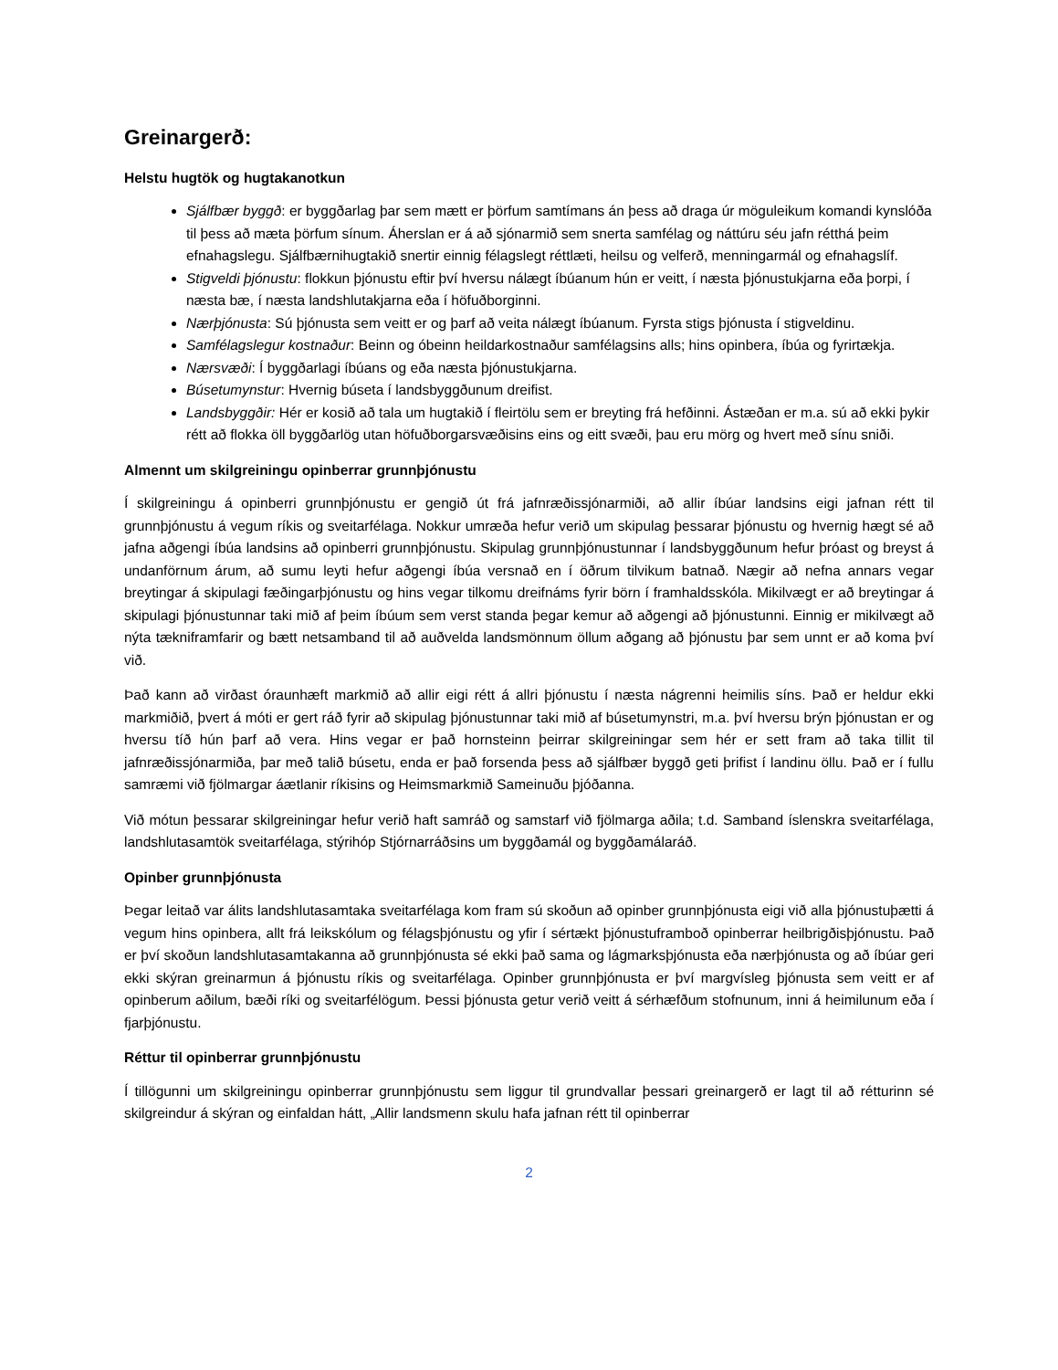Greinargerð:
Helstu hugtök og hugtakanotkun
Sjálfbær byggð: er byggðarlag þar sem mætt er þörfum samtímans án þess að draga úr möguleikum komandi kynslóða til þess að mæta þörfum sínum. Áherslan er á að sjónarmið sem snerta samfélag og náttúru séu jafn rétthá þeim efnahagslegu. Sjálfbærnihugtakið snertir einnig félagslegt réttlæti, heilsu og velferð, menningarmál og efnahagslíf.
Stigveldi þjónustu: flokkun þjónustu eftir því hversu nálægt íbúanum hún er veitt, í næsta þjónustukjarna eða þorpi, í næsta bæ, í næsta landshlutakjarna eða í höfuðborginni.
Nærþjónusta: Sú þjónusta sem veitt er og þarf að veita nálægt íbúanum. Fyrsta stigs þjónusta í stigveldinu.
Samfélagslegur kostnaður: Beinn og óbeinn heildarkostnaður samfélagsins alls; hins opinbera, íbúa og fyrirtækja.
Nærsvæði: Í byggðarlagi íbúans og eða næsta þjónustukjarna.
Búsetumynstur: Hvernig búseta í landsbyggðunum dreifist.
Landsbyggðir: Hér er kosið að tala um hugtakið í fleirtölu sem er breyting frá hefðinni. Ástæðan er m.a. sú að ekki þykir rétt að flokka öll byggðarlög utan höfuðborgarsvæðisins eins og eitt svæði, þau eru mörg og hvert með sínu sniði.
Almennt um skilgreiningu opinberrar grunnþjónustu
Í skilgreiningu á opinberri grunnþjónustu er gengið út frá jafnræðissjónarmiði, að allir íbúar landsins eigi jafnan rétt til grunnþjónustu á vegum ríkis og sveitarfélaga. Nokkur umræða hefur verið um skipulag þessarar þjónustu og hvernig hægt sé að jafna aðgengi íbúa landsins að opinberri grunnþjónustu. Skipulag grunnþjónustunnar í landsbyggðunum hefur þróast og breyst á undanförnum árum, að sumu leyti hefur aðgengi íbúa versnað en í öðrum tilvikum batnað. Nægir að nefna annars vegar breytingar á skipulagi fæðingarþjónustu og hins vegar tilkomu dreifnáms fyrir börn í framhaldsskóla. Mikilvægt er að breytingar á skipulagi þjónustunnar taki mið af þeim íbúum sem verst standa þegar kemur að aðgengi að þjónustunni. Einnig er mikilvægt að nýta tækniframfarir og bætt netsamband til að auðvelda landsmönnum öllum aðgang að þjónustu þar sem unnt er að koma því við.
Það kann að virðast óraunhæft markmið að allir eigi rétt á allri þjónustu í næsta nágrenni heimilis síns. Það er heldur ekki markmiðið, þvert á móti er gert ráð fyrir að skipulag þjónustunnar taki mið af búsetumynstri, m.a. því hversu brýn þjónustan er og hversu tíð hún þarf að vera. Hins vegar er það hornsteinn þeirrar skilgreiningar sem hér er sett fram að taka tillit til jafnræðissjónarmiða, þar með talið búsetu, enda er það forsenda þess að sjálfbær byggð geti þrifist í landinu öllu. Það er í fullu samræmi við fjölmargar áætlanir ríkisins og Heimsmarkmið Sameinuðu þjóðanna.
Við mótun þessarar skilgreiningar hefur verið haft samráð og samstarf við fjölmarga aðila; t.d. Samband íslenskra sveitarfélaga, landshlutasamtök sveitarfélaga, stýrihóp Stjórnarráðsins um byggðamál og byggðamálaráð.
Opinber grunnþjónusta
Þegar leitað var álits landshlutasamtaka sveitarfélaga kom fram sú skoðun að opinber grunnþjónusta eigi við alla þjónustuþætti á vegum hins opinbera, allt frá leikskólum og félagsþjónustu og yfir í sértækt þjónustuframboð opinberrar heilbrigðisþjónustu. Það er því skoðun landshlutasamtakanna að grunnþjónusta sé ekki það sama og lágmarksþjónusta eða nærþjónusta og að íbúar geri ekki skýran greinarmun á þjónustu ríkis og sveitarfélaga. Opinber grunnþjónusta er því margvísleg þjónusta sem veitt er af opinberum aðilum, bæði ríki og sveitarfélögum. Þessi þjónusta getur verið veitt á sérhæfðum stofnunum, inni á heimilunum eða í fjarþjónustu.
Réttur til opinberrar grunnþjónustu
Í tillögunni um skilgreiningu opinberrar grunnþjónustu sem liggur til grundvallar þessari greinargerð er lagt til að rétturinn sé skilgreindur á skýran og einfaldan hátt, „Allir landsmenn skulu hafa jafnan rétt til opinberrar
2